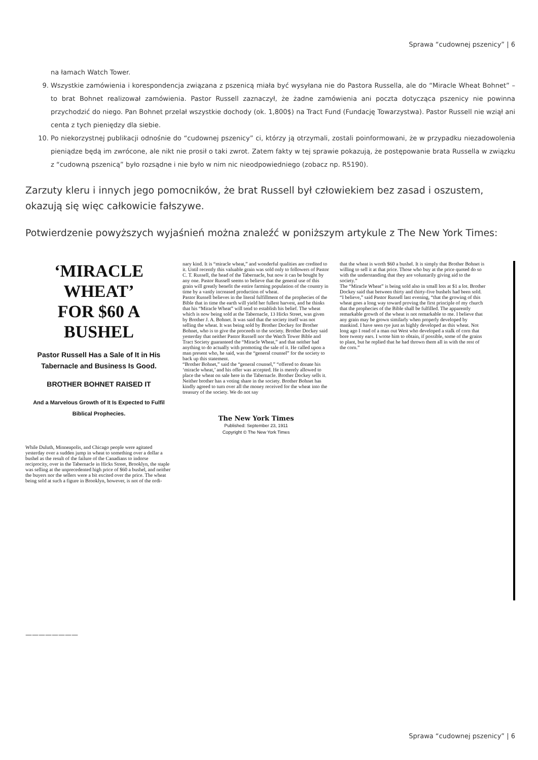Sprawa “cudownej pszenicy” | 6
na łamach Watch Tower.
9. Wszystkie zamówienia i korespondencja związana z pszenicą miała być wysyłana nie do Pastora Russella, ale do “Miracle Wheat Bohnet” – to brat Bohnet realizował zamówienia. Pastor Russell zaznaczył, że żadne zamówienia ani poczta dotycząca pszenicy nie powinna przychodzić do niego. Pan Bohnet przelał wszystkie dochody (ok. 1,800$) na Tract Fund (Fundację Towarzystwa). Pastor Russell nie wziął ani centa z tych pieniędzy dla siebie.
10. Po niekorzystnej publikacji odnośnie do “cudownej pszenicy” ci, którzy ją otrzymali, zostali poinformowani, że w przypadku niezadowolenia pieniądze będą im zwrócone, ale nikt nie prosił o taki zwrot. Zatem fakty w tej sprawie pokazują, że postępowanie brata Russella w związku z “cudowną pszenicą” było rozsądne i nie było w nim nic nieodpowiedniego (zobacz np. R5190).
Zarzuty kleru i innych jego pomocników, że brat Russell był człowiekiem bez zasad i oszustem, okazują się więc całkowicie fałszywe.
Potwierdzenie powyższych wyjaśnień można znaleźć w poniższym artykule z The New York Times:
‘MIRACLE WHEAT’
FOR $60 A BUSHEL
Pastor Russell Has a Sale of It in His Tabernacle and Business Is Good.
BROTHER BOHNET RAISED IT
And a Marvelous Growth of It Is Expected to Fulfil Biblical Prophecies.
While Duluth, Minneapolis, and Chicago people were agitated yesterday over a sudden jump in wheat to something over a dollar a bushel as the result of the failure of the Canadians to indorse reciprocity, over in the Tabernacle in Hicks Street, Brooklyn, the staple was selling at the unprecedented high price of $60 a bushel, and neither the buyers nor the sellers were a bit excited over the price. The wheat being sold at such a figure in Brooklyn, however, is not of the ordi-
nary kind. It is “miracle wheat,” and wonderful qualities are credited to it. Until recently this valuable grain was sold only to followers of Pastor C. T. Russell, the head of the Tabernacle, but now it can be bought by any one. Pastor Russell seems to believe that the general use of this grain will greatly benefit the entire farming population of the country in time by a vastly increased production of wheat.
Pastor Russell believes in the literal fulfillment of the prophecies of the Bible that in time the earth will yield her fullest harvest, and he thinks that his “Miracle Wheat” will tend to establish his belief. The wheat which is now being sold at the Tabernacle, 13 Hicks Street, was given by Brother J. A. Bohnet. It was said that the society itself was not selling the wheat. It was being sold by Brother Dockey for Brother Bohnet, who is to give the proceeds to the society. Brother Dockey said yesterday that neither Pastor Russell nor the Watch Tower Bible and Tract Society guaranteed the “Miracle Wheat,” and that neither had anything to do actually with promoting the sale of it. He called upon a man present who, he said, was the “general counsel” for the society to back up this statement.
“Brother Bohnet,” said the “general counsel,” “offered to donate his ‘miracle wheat,’ and his offer was accepted. He is merely allowed to place the wheat on sale here in the Tabernacle. Brother Dockey sells it. Neither brother has a voting share in the society. Brother Bohnet has kindly agreed to turn over all the money received for the wheat into the treasury of the society. We do not say
The New York Times
Published: September 23, 1911
Copyright © The New York Times
that the wheat is worth $60 a bushel. It is simply that Brother Bohnet is willing to sell it at that price. Those who buy at the price quoted do so with the understanding that they are voluntarily giving aid to the society.”
The “Miracle Wheat” is being sold also in small lots at $1 a lot. Brother Dockey said that between thirty and thirty-five bushels had been sold.
“I believe,” said Pastor Russell last evening, “that the growing of this wheat goes a long way toward proving the first principle of my church that the prophecies of the Bible shall be fulfilled. The apparently remarkable growth of the wheat is not remarkable to me. I believe that any grain may be grown similarly when properly developed by mankind. I have seen rye just as highly developed as this wheat. Not long ago I read of a man out West who developed a stalk of corn that bore twenty ears. I wrote him to obtain, if possible, some of the grains to plant, but he replied that he had thrown them all in with the rest of the corn.”
————————
Sprawa “cudownej pszenicy” | 6